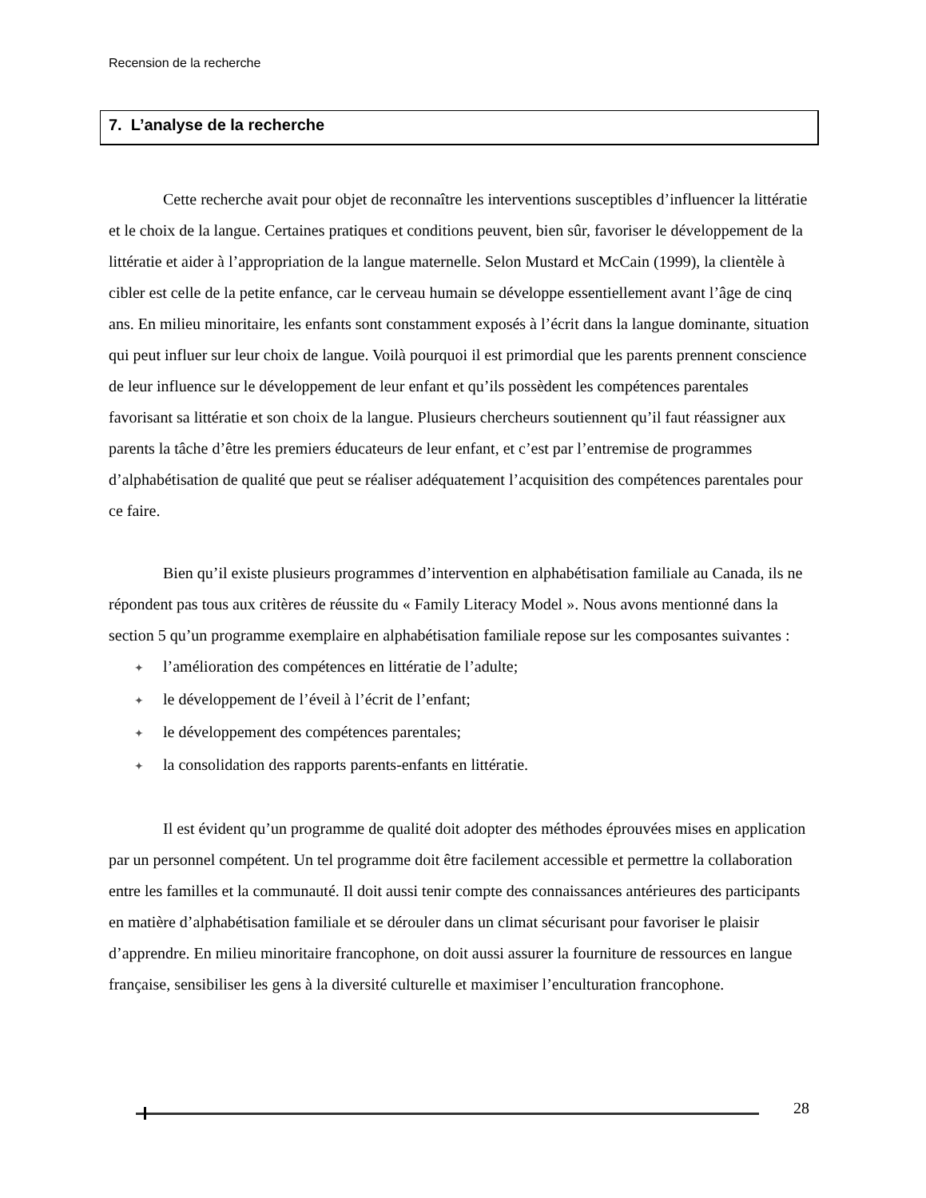Recension de la recherche
7. L’analyse de la recherche
Cette recherche avait pour objet de reconnaître les interventions susceptibles d’influencer la littératie et le choix de la langue. Certaines pratiques et conditions peuvent, bien sûr, favoriser le développement de la littératie et aider à l’appropriation de la langue maternelle. Selon Mustard et McCain (1999), la clientèle à cibler est celle de la petite enfance, car le cerveau humain se développe essentiellement avant l’âge de cinq ans. En milieu minoritaire, les enfants sont constamment exposés à l’écrit dans la langue dominante, situation qui peut influer sur leur choix de langue. Voilà pourquoi il est primordial que les parents prennent conscience de leur influence sur le développement de leur enfant et qu’ils possèdent les compétences parentales favorisant sa littératie et son choix de la langue. Plusieurs chercheurs soutiennent qu’il faut réassigner aux parents la tâche d’être les premiers éducateurs de leur enfant, et c’est par l’entremise de programmes d’alphabétisation de qualité que peut se réaliser adéquatement l’acquisition des compétences parentales pour ce faire.
Bien qu’il existe plusieurs programmes d’intervention en alphabétisation familiale au Canada, ils ne répondent pas tous aux critères de réussite du « Family Literacy Model ». Nous avons mentionné dans la section 5 qu’un programme exemplaire en alphabétisation familiale repose sur les composantes suivantes :
✦ l’amélioration des compétences en littératie de l’adulte;
✦ le développement de l’éveil à l’écrit de l’enfant;
✦ le développement des compétences parentales;
✦ la consolidation des rapports parents-enfants en littératie.
Il est évident qu’un programme de qualité doit adopter des méthodes éprouvées mises en application par un personnel compétent. Un tel programme doit être facilement accessible et permettre la collaboration entre les familles et la communauté. Il doit aussi tenir compte des connaissances antérieures des participants en matière d’alphabétisation familiale et se dérouler dans un climat sécurisant pour favoriser le plaisir d’apprendre. En milieu minoritaire francophone, on doit aussi assurer la fourniture de ressources en langue française, sensibiliser les gens à la diversité culturelle et maximiser l’enculturation francophone.
28